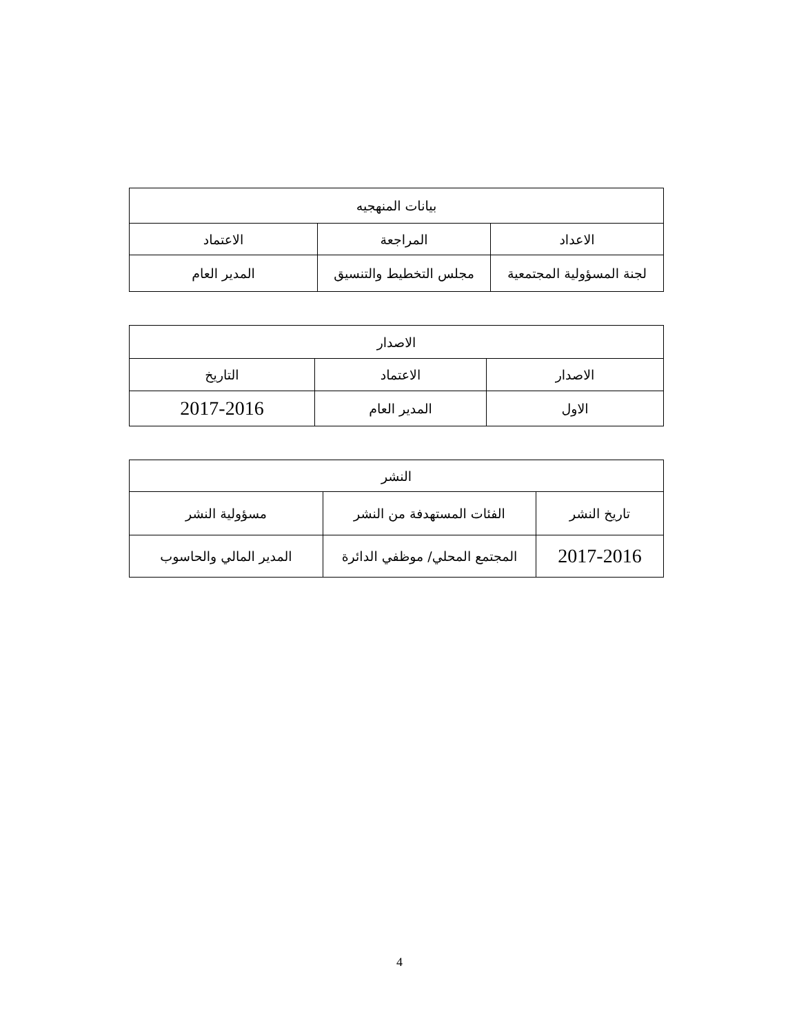| بيانات المنهجيه | | |
| --- | --- | --- |
| الاعداد | المراجعة | الاعتماد |
| لجنة المسؤولية المجتمعية | مجلس التخطيط والتنسيق | المدير العام |
| الاصدار | | |
| --- | --- | --- |
| الاصدار | الاعتماد | التاريخ |
| الاول | المدير العام | 2017-2016 |
| النشر | | |
| --- | --- | --- |
| تاريخ النشر | الفئات المستهدفة من النشر | مسؤولية النشر |
| 2017-2016 | المجتمع المحلي/ موظفي الدائرة | المدير المالي والحاسوب |
4